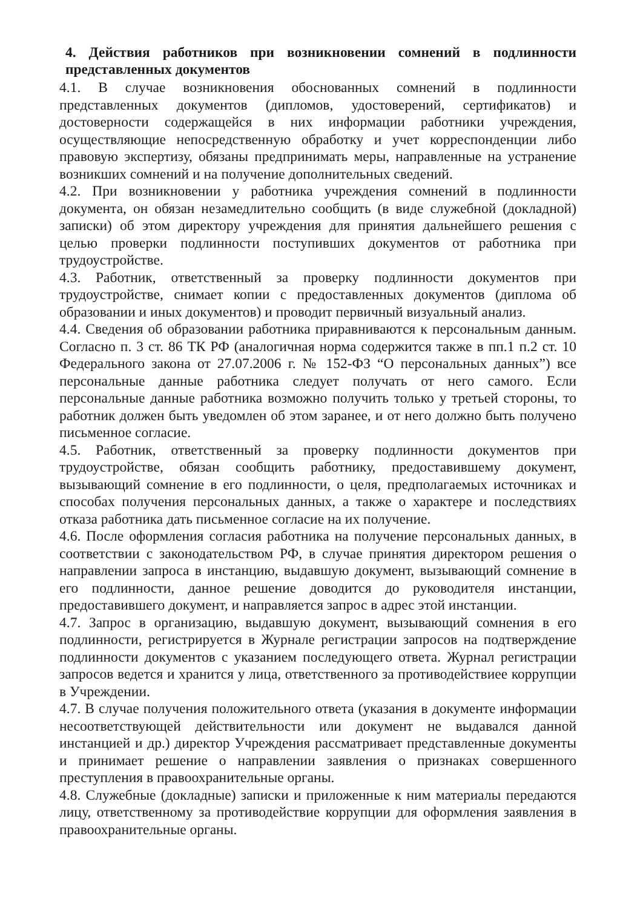4. Действия работников при возникновении сомнений в подлинности представленных документов
4.1. В случае возникновения обоснованных сомнений в подлинности представленных документов (дипломов, удостоверений, сертификатов) и достоверности содержащейся в них информации работники учреждения, осуществляющие непосредственную обработку и учет корреспонденции либо правовую экспертизу, обязаны предпринимать меры, направленные на устранение возникших сомнений и на получение дополнительных сведений.
4.2. При возникновении у работника учреждения сомнений в подлинности документа, он обязан незамедлительно сообщить (в виде служебной (докладной) записки) об этом директору учреждения для принятия дальнейшего решения с целью проверки подлинности поступивших документов от работника при трудоустройстве.
4.3. Работник, ответственный за проверку подлинности документов при трудоустройстве, снимает копии с предоставленных документов (диплома об образовании и иных документов) и проводит первичный визуальный анализ.
4.4. Сведения об образовании работника приравниваются к персональным данным. Согласно п. 3 ст. 86 ТК РФ (аналогичная норма содержится также в пп.1 п.2 ст. 10 Федерального закона от 27.07.2006 г. № 152-ФЗ “О персональных данных”) все персональные данные работника следует получать от него самого. Если персональные данные работника возможно получить только у третьей стороны, то работник должен быть уведомлен об этом заранее, и от него должно быть получено письменное согласие.
4.5. Работник, ответственный за проверку подлинности документов при трудоустройстве, обязан сообщить работнику, предоставившему документ, вызывающий сомнение в его подлинности, о целя, предполагаемых источниках и способах получения персональных данных, а также о характере и последствиях отказа работника дать письменное согласие на их получение.
4.6. После оформления согласия работника на получение персональных данных, в соответствии с законодательством РФ, в случае принятия директором решения о направлении запроса в инстанцию, выдавшую документ, вызывающий сомнение в его подлинности, данное решение доводится до руководителя инстанции, предоставившего документ, и направляется запрос в адрес этой инстанции.
4.7. Запрос в организацию, выдавшую документ, вызывающий сомнения в его подлинности, регистрируется в Журнале регистрации запросов на подтверждение подлинности документов с указанием последующего ответа. Журнал регистрации запросов ведется и хранится у лица, ответственного за противодействиее коррупции в Учреждении.
4.7. В случае получения положительного ответа (указания в документе информации несоответствующей действительности или документ не выдавался данной инстанцией и др.) директор Учреждения рассматривает представленные документы и принимает решение о направлении заявления о признаках совершенного преступления в правоохранительные органы.
4.8. Служебные (докладные) записки и приложенные к ним материалы передаются лицу, ответственному за противодействие коррупции для оформления заявления в правоохранительные органы.